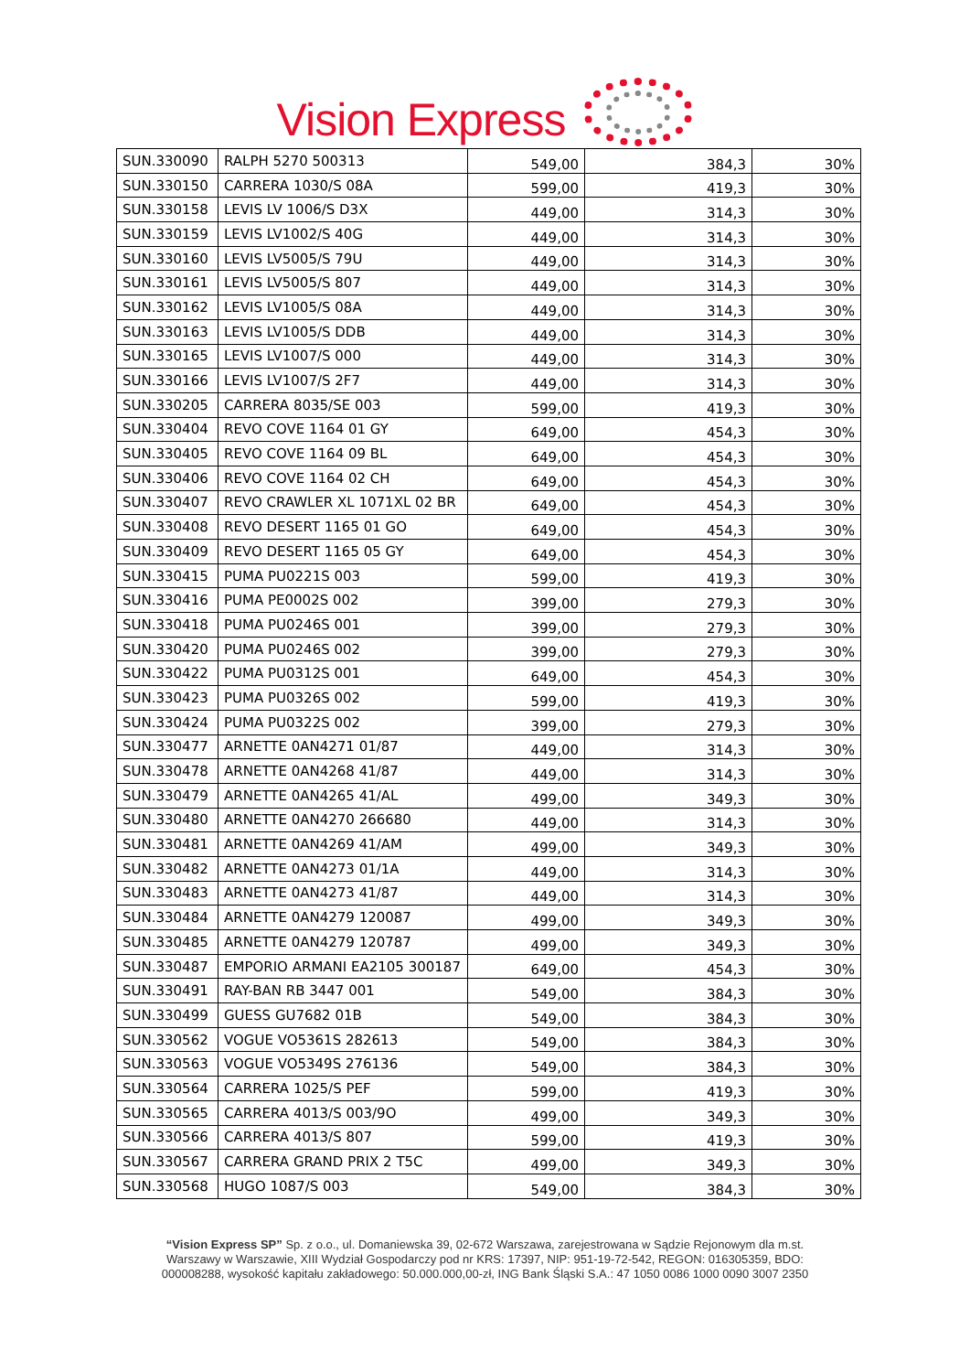Vision Express
| SUN.330090 | RALPH 5270 500313 | 549,00 | 384,3 | 30% |
| SUN.330150 | CARRERA 1030/S 08A | 599,00 | 419,3 | 30% |
| SUN.330158 | LEVIS LV 1006/S D3X | 449,00 | 314,3 | 30% |
| SUN.330159 | LEVIS LV1002/S 40G | 449,00 | 314,3 | 30% |
| SUN.330160 | LEVIS LV5005/S 79U | 449,00 | 314,3 | 30% |
| SUN.330161 | LEVIS LV5005/S 807 | 449,00 | 314,3 | 30% |
| SUN.330162 | LEVIS LV1005/S 08A | 449,00 | 314,3 | 30% |
| SUN.330163 | LEVIS LV1005/S DDB | 449,00 | 314,3 | 30% |
| SUN.330165 | LEVIS LV1007/S 000 | 449,00 | 314,3 | 30% |
| SUN.330166 | LEVIS LV1007/S 2F7 | 449,00 | 314,3 | 30% |
| SUN.330205 | CARRERA 8035/SE 003 | 599,00 | 419,3 | 30% |
| SUN.330404 | REVO COVE 1164 01 GY | 649,00 | 454,3 | 30% |
| SUN.330405 | REVO COVE 1164 09 BL | 649,00 | 454,3 | 30% |
| SUN.330406 | REVO COVE 1164 02 CH | 649,00 | 454,3 | 30% |
| SUN.330407 | REVO CRAWLER XL 1071XL 02 BR | 649,00 | 454,3 | 30% |
| SUN.330408 | REVO DESERT 1165 01 GO | 649,00 | 454,3 | 30% |
| SUN.330409 | REVO DESERT 1165 05 GY | 649,00 | 454,3 | 30% |
| SUN.330415 | PUMA PU0221S 003 | 599,00 | 419,3 | 30% |
| SUN.330416 | PUMA PE0002S 002 | 399,00 | 279,3 | 30% |
| SUN.330418 | PUMA PU0246S 001 | 399,00 | 279,3 | 30% |
| SUN.330420 | PUMA PU0246S 002 | 399,00 | 279,3 | 30% |
| SUN.330422 | PUMA PU0312S 001 | 649,00 | 454,3 | 30% |
| SUN.330423 | PUMA PU0326S 002 | 599,00 | 419,3 | 30% |
| SUN.330424 | PUMA PU0322S 002 | 399,00 | 279,3 | 30% |
| SUN.330477 | ARNETTE 0AN4271 01/87 | 449,00 | 314,3 | 30% |
| SUN.330478 | ARNETTE 0AN4268 41/87 | 449,00 | 314,3 | 30% |
| SUN.330479 | ARNETTE 0AN4265 41/AL | 499,00 | 349,3 | 30% |
| SUN.330480 | ARNETTE 0AN4270 266680 | 449,00 | 314,3 | 30% |
| SUN.330481 | ARNETTE 0AN4269 41/AM | 499,00 | 349,3 | 30% |
| SUN.330482 | ARNETTE 0AN4273 01/1A | 449,00 | 314,3 | 30% |
| SUN.330483 | ARNETTE 0AN4273 41/87 | 449,00 | 314,3 | 30% |
| SUN.330484 | ARNETTE 0AN4279 120087 | 499,00 | 349,3 | 30% |
| SUN.330485 | ARNETTE 0AN4279 120787 | 499,00 | 349,3 | 30% |
| SUN.330487 | EMPORIO ARMANI EA2105 300187 | 649,00 | 454,3 | 30% |
| SUN.330491 | RAY-BAN RB 3447 001 | 549,00 | 384,3 | 30% |
| SUN.330499 | GUESS GU7682 01B | 549,00 | 384,3 | 30% |
| SUN.330562 | VOGUE VO5361S 282613 | 549,00 | 384,3 | 30% |
| SUN.330563 | VOGUE VO5349S 276136 | 549,00 | 384,3 | 30% |
| SUN.330564 | CARRERA 1025/S PEF | 599,00 | 419,3 | 30% |
| SUN.330565 | CARRERA 4013/S 003/9O | 499,00 | 349,3 | 30% |
| SUN.330566 | CARRERA 4013/S 807 | 599,00 | 419,3 | 30% |
| SUN.330567 | CARRERA GRAND PRIX 2 T5C | 499,00 | 349,3 | 30% |
| SUN.330568 | HUGO 1087/S 003 | 549,00 | 384,3 | 30% |
“Vision Express SP” Sp. z o.o., ul. Domaniewska 39, 02-672 Warszawa, zarejestrowana w Sądzie Rejonowym dla m.st.
Warszawy w Warszawie, XIII Wydział Gospodarczy pod nr KRS: 17397, NIP: 951-19-72-542, REGON: 016305359, BDO:
000008288, wysokość kapitału zakładowego: 50.000.000,00-zł, ING Bank Śląski S.A.: 47 1050 0086 1000 0090 3007 2350